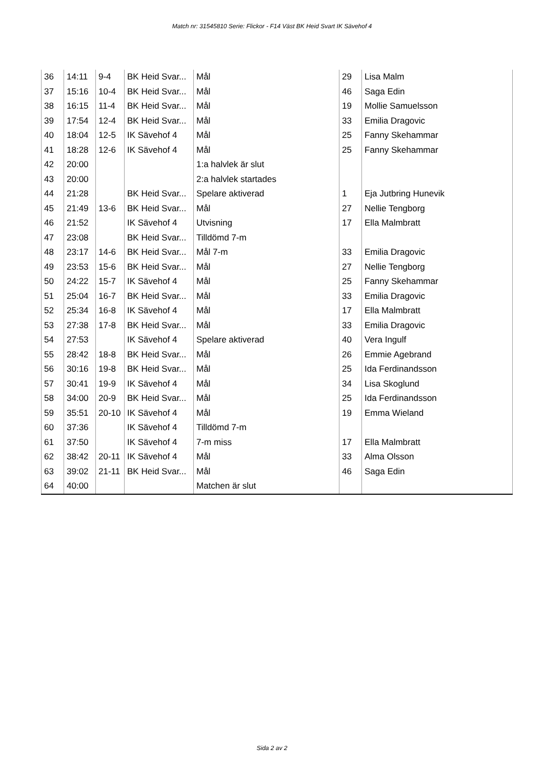Match nr: 31545810 Serie: Flickor - F14 Väst BK Heid Svart IK Sävehof 4
| 36 | 14:11 | 9-4 | BK Heid Svar... | Mål | 29 | Lisa Malm |
| 37 | 15:16 | 10-4 | BK Heid Svar... | Mål | 46 | Saga Edin |
| 38 | 16:15 | 11-4 | BK Heid Svar... | Mål | 19 | Mollie Samuelsson |
| 39 | 17:54 | 12-4 | BK Heid Svar... | Mål | 33 | Emilia Dragovic |
| 40 | 18:04 | 12-5 | IK Sävehof 4 | Mål | 25 | Fanny Skehammar |
| 41 | 18:28 | 12-6 | IK Sävehof 4 | Mål | 25 | Fanny Skehammar |
| 42 | 20:00 | | | 1:a halvlek är slut | | |
| 43 | 20:00 | | | 2:a halvlek startades | | |
| 44 | 21:28 | | BK Heid Svar... | Spelare aktiverad | 1 | Eja Jutbring Hunevik |
| 45 | 21:49 | 13-6 | BK Heid Svar... | Mål | 27 | Nellie Tengborg |
| 46 | 21:52 | | IK Sävehof 4 | Utvisning | 17 | Ella Malmbratt |
| 47 | 23:08 | | BK Heid Svar... | Tilldömd 7-m | | |
| 48 | 23:17 | 14-6 | BK Heid Svar... | Mål 7-m | 33 | Emilia Dragovic |
| 49 | 23:53 | 15-6 | BK Heid Svar... | Mål | 27 | Nellie Tengborg |
| 50 | 24:22 | 15-7 | IK Sävehof 4 | Mål | 25 | Fanny Skehammar |
| 51 | 25:04 | 16-7 | BK Heid Svar... | Mål | 33 | Emilia Dragovic |
| 52 | 25:34 | 16-8 | IK Sävehof 4 | Mål | 17 | Ella Malmbratt |
| 53 | 27:38 | 17-8 | BK Heid Svar... | Mål | 33 | Emilia Dragovic |
| 54 | 27:53 | | IK Sävehof 4 | Spelare aktiverad | 40 | Vera Ingulf |
| 55 | 28:42 | 18-8 | BK Heid Svar... | Mål | 26 | Emmie Agebrand |
| 56 | 30:16 | 19-8 | BK Heid Svar... | Mål | 25 | Ida Ferdinandsson |
| 57 | 30:41 | 19-9 | IK Sävehof 4 | Mål | 34 | Lisa Skoglund |
| 58 | 34:00 | 20-9 | BK Heid Svar... | Mål | 25 | Ida Ferdinandsson |
| 59 | 35:51 | 20-10 | IK Sävehof 4 | Mål | 19 | Emma Wieland |
| 60 | 37:36 | | IK Sävehof 4 | Tilldömd 7-m | | |
| 61 | 37:50 | | IK Sävehof 4 | 7-m miss | 17 | Ella Malmbratt |
| 62 | 38:42 | 20-11 | IK Sävehof 4 | Mål | 33 | Alma Olsson |
| 63 | 39:02 | 21-11 | BK Heid Svar... | Mål | 46 | Saga Edin |
| 64 | 40:00 | | | Matchen är slut | | |
Sida 2 av 2